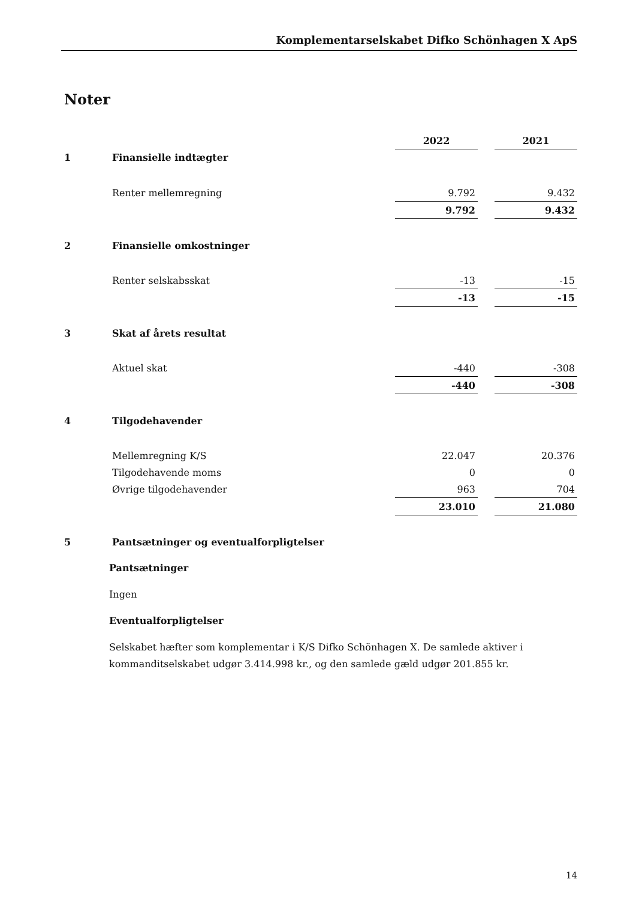Komplementarselskabet Difko Schönhagen X ApS
Noter
| | | 2022 | | 2021 |
| 1 | Finansielle indtægter | | | |
| | Renter mellemregning | 9.792 | | 9.432 |
| | | 9.792 | | 9.432 |
| 2 | Finansielle omkostninger | | | |
| | Renter selskabsskat | -13 | | -15 |
| | | -13 | | -15 |
| 3 | Skat af årets resultat | | | |
| | Aktuel skat | -440 | | -308 |
| | | -440 | | -308 |
| 4 | Tilgodehavender | | | |
| | Mellemregning K/S | 22.047 | | 20.376 |
| | Tilgodehavende moms | 0 | | 0 |
| | Øvrige tilgodehavender | 963 | | 704 |
| | | 23.010 | | 21.080 |
| 5 | Pantsætninger og eventualforpligtelser | | | |
Pantsætninger
Ingen
Eventualforpligtelser
Selskabet hæfter som komplementar i K/S Difko Schönhagen X. De samlede aktiver i kommanditselskabet udgør 3.414.998 kr., og den samlede gæld udgør 201.855 kr.
14